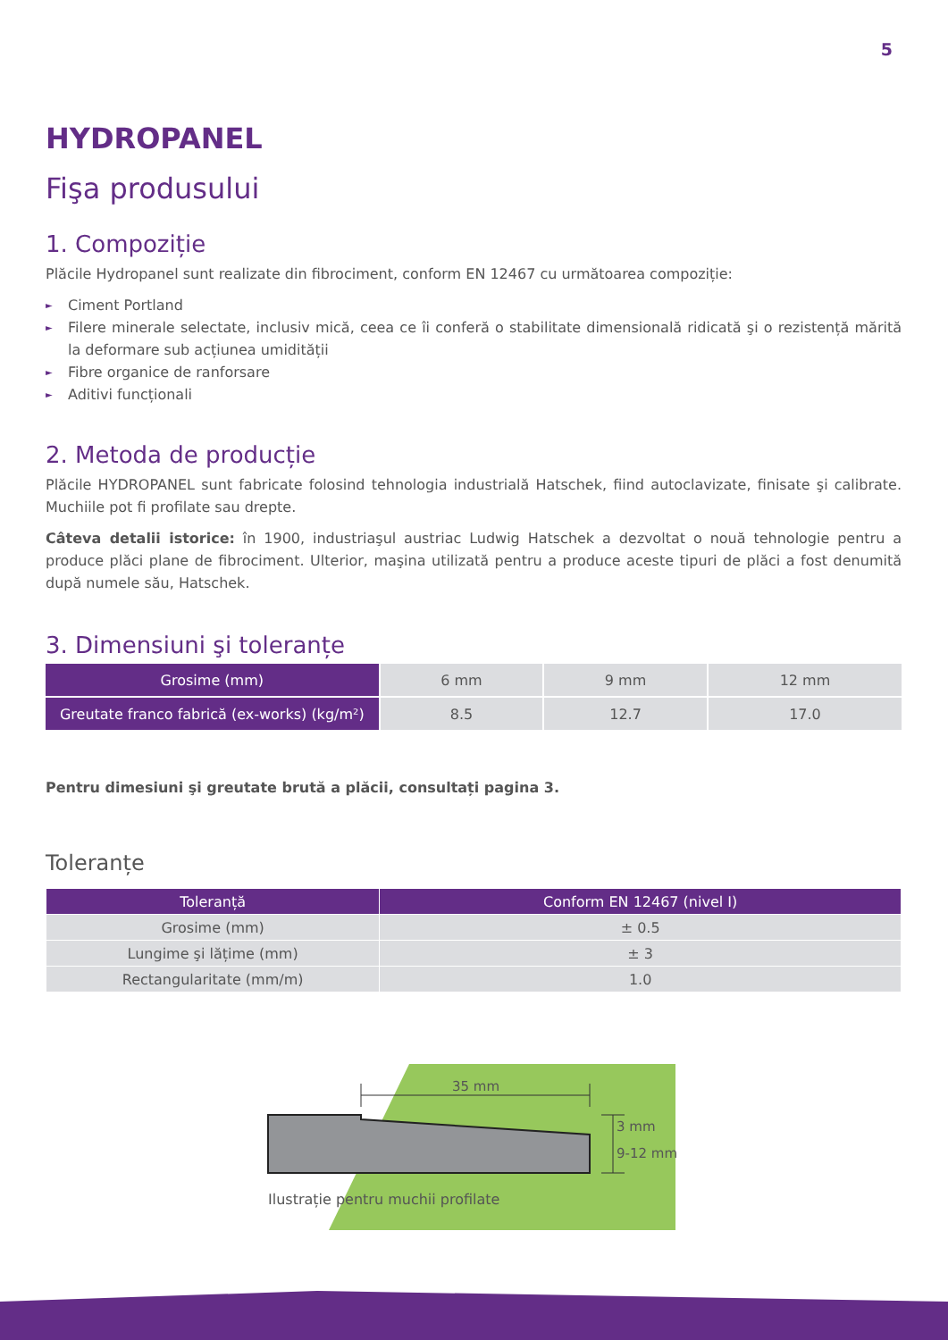5
HYDROPANEL
Fişa produsului
1. Compoziție
Plăcile Hydropanel sunt realizate din fibrociment, conform EN 12467 cu următoarea compoziție:
► Ciment Portland
► Filere minerale selectate, inclusiv mică, ceea ce îi conferă o stabilitate dimensională ridicată şi o rezistență mărită la deformare sub acțiunea umidității
► Fibre organice de ranforsare
► Aditivi funcționali
2. Metoda de producție
Plăcile HYDROPANEL sunt fabricate folosind tehnologia industrială Hatschek, fiind autoclavizate, finisate şi calibrate. Muchiile pot fi profilate sau drepte.
Câteva detalii istorice: în 1900, industriaşul austriac Ludwig Hatschek a dezvoltat o nouă tehnologie pentru a produce plăci plane de fibrociment. Ulterior, maşina utilizată pentru a produce aceste tipuri de plăci a fost denumită după numele său, Hatschek.
3. Dimensiuni şi toleranțe
| Grosime (mm) | 6 mm | 9 mm | 12 mm |
| Greutate franco fabrică (ex-works) (kg/m²) | 8.5 | 12.7 | 17.0 |
Pentru dimesiuni şi greutate brută a plăcii, consultați pagina 3.
Toleranțe
| Toleranță | Conform EN 12467 (nivel I) |
| --- | --- |
| Grosime (mm) | ± 0.5 |
| Lungime şi lățime (mm) | ± 3 |
| Rectangularitate (mm/m) | 1.0 |
35 mm
3 mm
9-12 mm
Ilustrație pentru muchii profilate